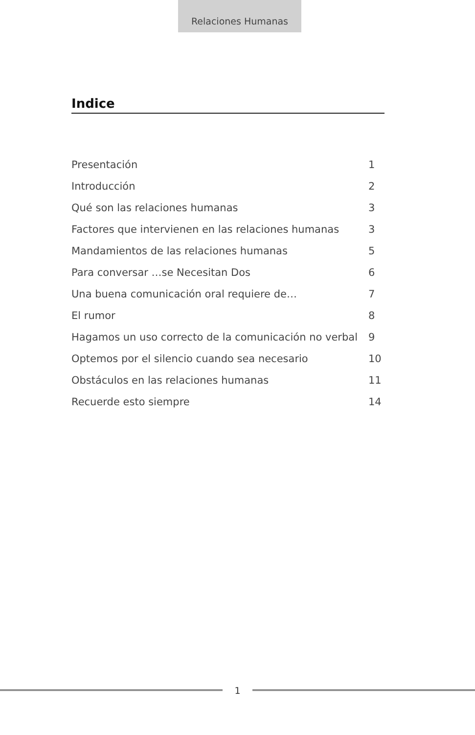Relaciones Humanas
Indice
| Presentación | 1 |
| Introducción | 2 |
| Qué son las relaciones humanas | 3 |
| Factores que intervienen en las relaciones humanas | 3 |
| Mandamientos de las relaciones humanas | 5 |
| Para conversar …se Necesitan Dos | 6 |
| Una buena comunicación oral requiere de… | 7 |
| El rumor | 8 |
| Hagamos un uso correcto de la comunicación no verbal | 9 |
| Optemos por el silencio cuando sea necesario | 10 |
| Obstáculos en las relaciones humanas | 11 |
| Recuerde esto siempre | 14 |
1